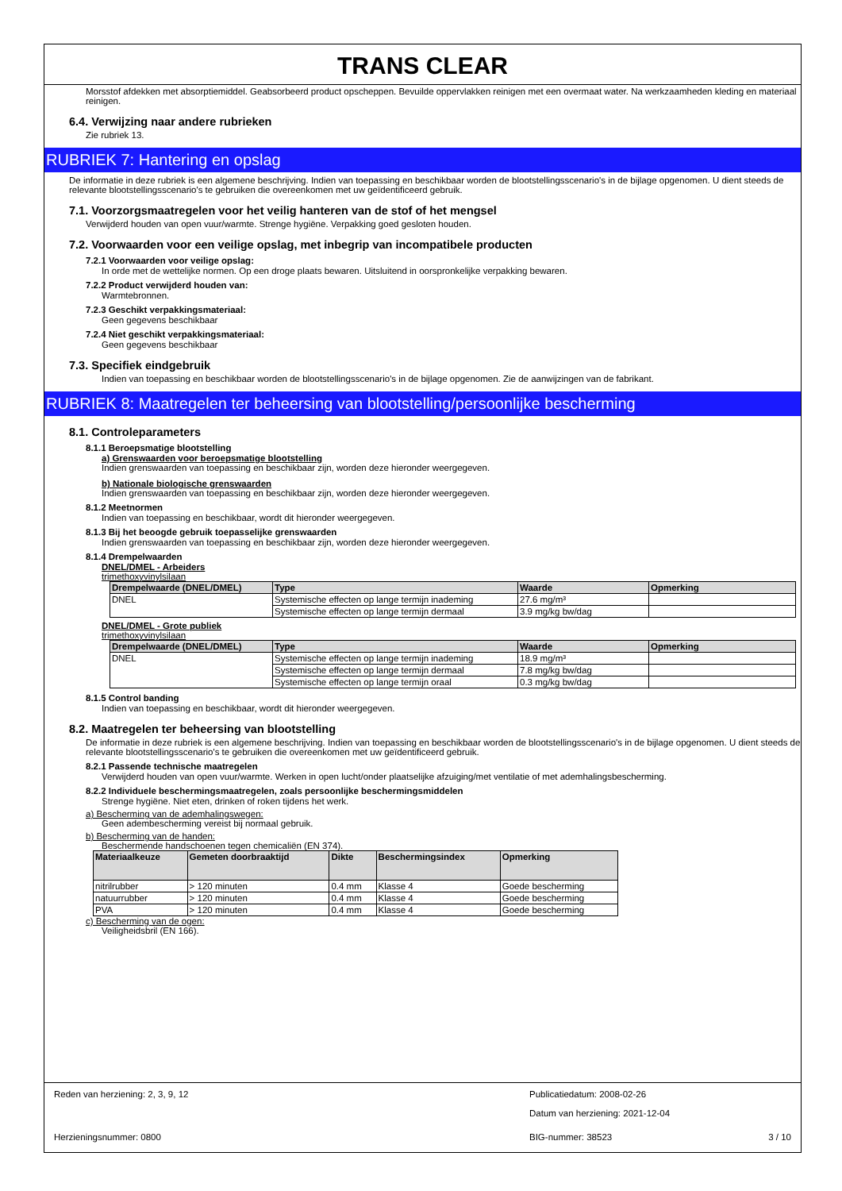TRANS CLEAR
Morsstof afdekken met absorptiemiddel. Geabsorbeerd product opscheppen. Bevuilde oppervlakken reinigen met een overmaat water. Na werkzaamheden kleding en materiaal reinigen.
6.4. Verwijzing naar andere rubrieken
Zie rubriek 13.
RUBRIEK 7: Hantering en opslag
De informatie in deze rubriek is een algemene beschrijving. Indien van toepassing en beschikbaar worden de blootstellingsscenario's in de bijlage opgenomen. U dient steeds de relevante blootstellingsscenario's te gebruiken die overeenkomen met uw geïdentificeerd gebruik.
7.1. Voorzorgsmaatregelen voor het veilig hanteren van de stof of het mengsel
Verwijderd houden van open vuur/warmte. Strenge hygiëne. Verpakking goed gesloten houden.
7.2. Voorwaarden voor een veilige opslag, met inbegrip van incompatibele producten
7.2.1 Voorwaarden voor veilige opslag:
In orde met de wettelijke normen. Op een droge plaats bewaren. Uitsluitend in oorspronkelijke verpakking bewaren.
7.2.2 Product verwijderd houden van:
Warmtebronnen.
7.2.3 Geschikt verpakkingsmateriaal:
Geen gegevens beschikbaar
7.2.4 Niet geschikt verpakkingsmateriaal:
Geen gegevens beschikbaar
7.3. Specifiek eindgebruik
Indien van toepassing en beschikbaar worden de blootstellingsscenario's in de bijlage opgenomen. Zie de aanwijzingen van de fabrikant.
RUBRIEK 8: Maatregelen ter beheersing van blootstelling/persoonlijke bescherming
8.1. Controleparameters
8.1.1 Beroepsmatige blootstelling
a) Grenswaarden voor beroepsmatige blootstelling
Indien grenswaarden van toepassing en beschikbaar zijn, worden deze hieronder weergegeven.
b) Nationale biologische grenswaarden
Indien grenswaarden van toepassing en beschikbaar zijn, worden deze hieronder weergegeven.
8.1.2 Meetnormen
Indien van toepassing en beschikbaar, wordt dit hieronder weergegeven.
8.1.3 Bij het beoogde gebruik toepasselijke grenswaarden
Indien grenswaarden van toepassing en beschikbaar zijn, worden deze hieronder weergegeven.
8.1.4 Drempelwaarden
DNEL/DMEL - Arbeiders
trimethoxyvinylsilaan
| Drempelwaarde (DNEL/DMEL) | Type | Waarde | Opmerking |
| --- | --- | --- | --- |
| DNEL | Systemische effecten op lange termijn inademing | 27.6 mg/m³ | |
| | Systemische effecten op lange termijn dermaal | 3.9 mg/kg bw/dag | |
DNEL/DMEL - Grote publiek
trimethoxyvinylsilaan
| Drempelwaarde (DNEL/DMEL) | Type | Waarde | Opmerking |
| --- | --- | --- | --- |
| DNEL | Systemische effecten op lange termijn inademing | 18.9 mg/m³ | |
| | Systemische effecten op lange termijn dermaal | 7.8 mg/kg bw/dag | |
| | Systemische effecten op lange termijn oraal | 0.3 mg/kg bw/dag | |
8.1.5 Control banding
Indien van toepassing en beschikbaar, wordt dit hieronder weergegeven.
8.2. Maatregelen ter beheersing van blootstelling
De informatie in deze rubriek is een algemene beschrijving. Indien van toepassing en beschikbaar worden de blootstellingsscenario's in de bijlage opgenomen. U dient steeds de relevante blootstellingsscenario's te gebruiken die overeenkomen met uw geïdentificeerd gebruik.
8.2.1 Passende technische maatregelen
Verwijderd houden van open vuur/warmte. Werken in open lucht/onder plaatselijke afzuiging/met ventilatie of met ademhalingsbescherming.
8.2.2 Individuele beschermingsmaatregelen, zoals persoonlijke beschermingsmiddelen
Strenge hygiëne. Niet eten, drinken of roken tijdens het werk.
a) Bescherming van de ademhalingswegen:
Geen adembescherming vereist bij normaal gebruik.
b) Bescherming van de handen:
Beschermende handschoenen tegen chemicaliën (EN 374).
| Materiaalkeuze | Gemeten doorbraaktijd | Dikte | Beschermingsindex | Opmerking |
| --- | --- | --- | --- | --- |
| nitrilrubber | > 120 minuten | 0.4 mm | Klasse 4 | Goede bescherming |
| natuurrubber | > 120 minuten | 0.4 mm | Klasse 4 | Goede bescherming |
| PVA | > 120 minuten | 0.4 mm | Klasse 4 | Goede bescherming |
c) Bescherming van de ogen:
Veiligheidsbril (EN 166).
Reden van herziening: 2, 3, 9, 12 Publicatiedatum: 2008-02-26
Datum van herziening: 2021-12-04
Herzieningsnummer: 0800 BIG-nummer: 38523 3 / 10